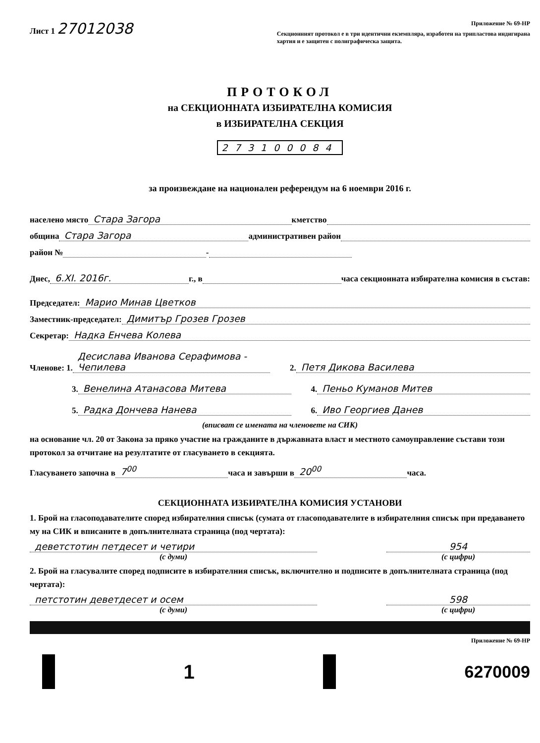Лист 1 27012038
Приложение № 69-НР
Секционният протокол е в три идентични екземпляра, изработен на трипластова индигирана
хартия и е защитен с полиграфическа защита.
ПРОТОКОЛ
на СЕКЦИОННАТА ИЗБИРАТЕЛНА КОМИСИЯ
в ИЗБИРАТЕЛНА СЕКЦИЯ
273100084
за произвеждане на национален референдум на 6 ноември 2016 г.
населено място Стара Загора кметство
община Стара Загора административен район
район № -
Днес, 6.XI. 2016г. г., в часа секционната избирателна комисия в състав:
Председател: Марио Минав Цветков
Заместник-председател: Димитър Грозев Грозев
Секретар: Надка Енчева Колева
Членове: 1. Десислава Иванова Серафимова - Чепилева
2. Петя Дикова Василева
3. Венелина Атанасова Митева 4. Пеньо Куманов Митев
5. Радка Дончева Нанева 6. Иво Георгиев Данев
(вписват се имената на членовете на СИК)
на основание чл. 20 от Закона за пряко участие на гражданите в държавната власт и местното самоуправление състави този протокол за отчитане на резултатите от гласуването в секцията.
Гласуването започна в 7<sup>00</sup> часа и завърши в 20<sup>00</sup> часа.
СЕКЦИОННАТА ИЗБИРАТЕЛНА КОМИСИЯ УСТАНОВИ
1. Брой на гласоподавателите според избирателния списък (сумата от гласоподавателите в избирателния списък при предаването му на СИК и вписаните в допълнителната страница (под чертата):
деветстотин петдесет и четири
(с думи)
954
(с цифри)
2. Брой на гласувалите според подписите в избирателния списък, включително и подписите в допълнителната страница (под чертата):
петстотин деветдесет и осем
(с думи)
598
(с цифри)
Приложение № 69-НР
1 6270009